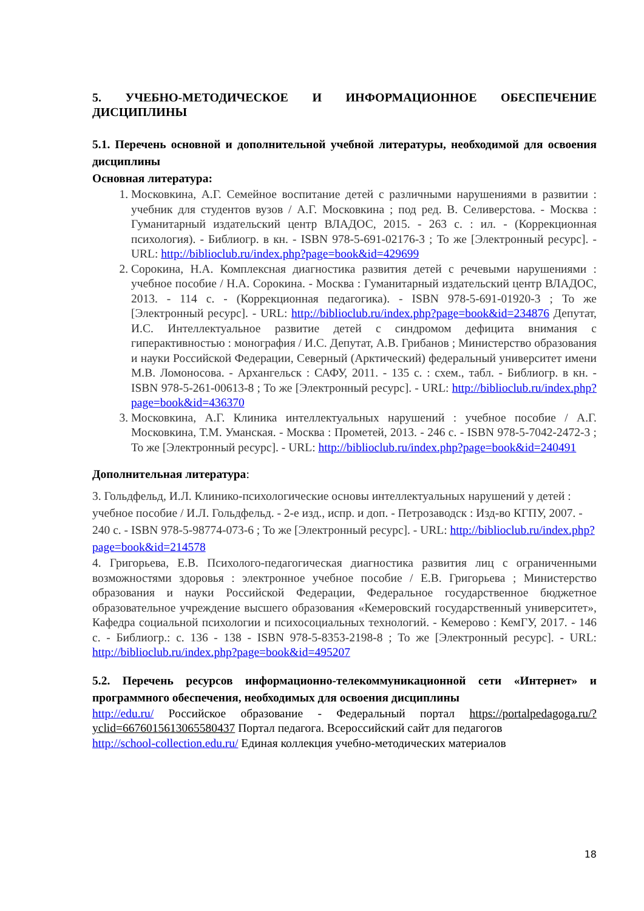5. УЧЕБНО-МЕТОДИЧЕСКОЕ И ИНФОРМАЦИОННОЕ ОБЕСПЕЧЕНИЕ ДИСЦИПЛИНЫ
5.1. Перечень основной и дополнительной учебной литературы, необходимой для освоения дисциплины
Основная литература:
1. Московкина, А.Г. Семейное воспитание детей с различными нарушениями в развитии : учебник для студентов вузов / А.Г. Московкина ; под ред. В. Селиверстова. - Москва : Гуманитарный издательский центр ВЛАДОС, 2015. - 263 с. : ил. - (Коррекционная психология). - Библиогр. в кн. - ISBN 978-5-691-02176-3 ; То же [Электронный ресурс]. - URL: http://biblioclub.ru/index.php?page=book&id=429699
2. Сорокина, Н.А. Комплексная диагностика развития детей с речевыми нарушениями : учебное пособие / Н.А. Сорокина. - Москва : Гуманитарный издательский центр ВЛАДОС, 2013. - 114 с. - (Коррекционная педагогика). - ISBN 978-5-691-01920-3 ; То же [Электронный ресурс]. - URL: http://biblioclub.ru/index.php?page=book&id=234876 Депутат, И.С. Интеллектуальное развитие детей с синдромом дефицита внимания с гиперактивностью : монография / И.С. Депутат, А.В. Грибанов ; Министерство образования и науки Российской Федерации, Северный (Арктический) федеральный университет имени М.В. Ломоносова. - Архангельск : САФУ, 2011. - 135 с. : схем., табл. - Библиогр. в кн. - ISBN 978-5-261-00613-8 ; То же [Электронный ресурс]. - URL: http://biblioclub.ru/index.php?page=book&id=436370
3. Московкина, А.Г. Клиника интеллектуальных нарушений : учебное пособие / А.Г. Московкина, Т.М. Уманская. - Москва : Прометей, 2013. - 246 с. - ISBN 978-5-7042-2472-3 ; То же [Электронный ресурс]. - URL: http://biblioclub.ru/index.php?page=book&id=240491
Дополнительная литература:
3. Гольдфельд, И.Л. Клинико-психологические основы интеллектуальных нарушений у детей : учебное пособие / И.Л. Гольдфельд. - 2-е изд., испр. и доп. - Петрозаводск : Изд-во КГПУ, 2007. - 240 с. - ISBN 978-5-98774-073-6 ; То же [Электронный ресурс]. - URL: http://biblioclub.ru/index.php?page=book&id=214578
4. Григорьева, Е.В. Психолого-педагогическая диагностика развития лиц с ограниченными возможностями здоровья : электронное учебное пособие / Е.В. Григорьева ; Министерство образования и науки Российской Федерации, Федеральное государственное бюджетное образовательное учреждение высшего образования «Кемеровский государственный университет», Кафедра социальной психологии и психосоциальных технологий. - Кемерово : КемГУ, 2017. - 146 с. - Библиогр.: с. 136 - 138 - ISBN 978-5-8353-2198-8 ; То же [Электронный ресурс]. - URL: http://biblioclub.ru/index.php?page=book&id=495207
5.2. Перечень ресурсов информационно-телекоммуникационной сети «Интернет» и программного обеспечения, необходимых для освоения дисциплины
http://edu.ru/ Российское образование - Федеральный портал https://portalpedagoga.ru/?yclid=6676015613065580437 Портал педагога. Всероссийский сайт для педагогов
http://school-collection.edu.ru/ Единая коллекция учебно-методических материалов
18